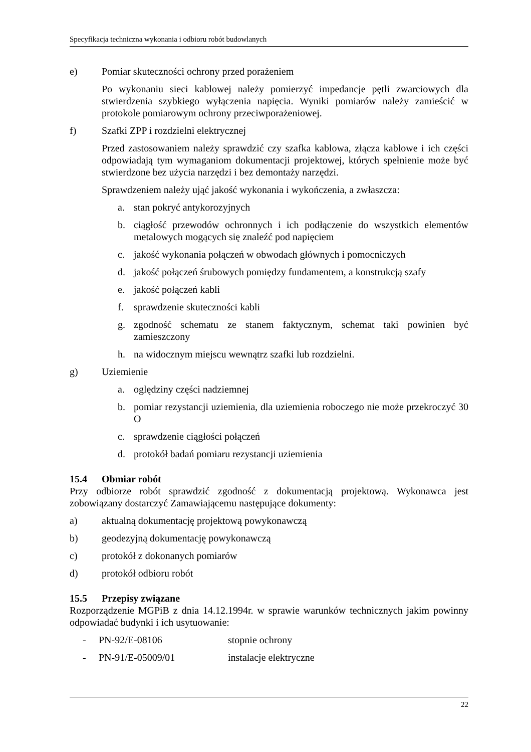Specyfikacja techniczna wykonania i odbioru robót budowlanych
e) Pomiar skuteczności ochrony przed porażeniem
Po wykonaniu sieci kablowej należy pomierzyć impedancje pętli zwarciowych dla stwierdzenia szybkiego wyłączenia napięcia. Wyniki pomiarów należy zamieścić w protokole pomiarowym ochrony przeciwporażeniowej.
f) Szafki ZPP i rozdzielni elektrycznej
Przed zastosowaniem należy sprawdzić czy szafka kablowa, złącza kablowe i ich części odpowiadają tym wymaganiom dokumentacji projektowej, których spełnienie może być stwierdzone bez użycia narzędzi i bez demontaży narzędzi.
Sprawdzeniem należy ująć jakość wykonania i wykończenia, a zwłaszcza:
a. stan pokryć antykorozyjnych
b. ciągłość przewodów ochronnych i ich podłączenie do wszystkich elementów metalowych mogących się znaleźć pod napięciem
c. jakość wykonania połączeń w obwodach głównych i pomocniczych
d. jakość połączeń śrubowych pomiędzy fundamentem, a konstrukcją szafy
e. jakość połączeń kabli
f. sprawdzenie skuteczności kabli
g. zgodność schematu ze stanem faktycznym, schemat taki powinien być zamieszczony
h. na widocznym miejscu wewnątrz szafki lub rozdzielni.
g) Uziemienie
a. oględziny części nadziemnej
b. pomiar rezystancji uziemienia, dla uziemienia roboczego nie może przekroczyć 30 O
c. sprawdzenie ciągłości połączeń
d. protokół badań pomiaru rezystancji uziemienia
15.4 Obmiar robót
Przy odbiorze robót sprawdzić zgodność z dokumentacją projektową. Wykonawca jest zobowiązany dostarczyć Zamawiającemu następujące dokumenty:
a) aktualną dokumentację projektową powykonawczą
b) geodezyjną dokumentację powykonawczą
c) protokół z dokonanych pomiarów
d) protokół odbioru robót
15.5 Przepisy związane
Rozporządzenie MGPiB z dnia 14.12.1994r. w sprawie warunków technicznych jakim powinny odpowiadać budynki i ich usytuowanie:
- PN-92/E-08106 stopnie ochrony
- PN-91/E-05009/01 instalacje elektryczne
22